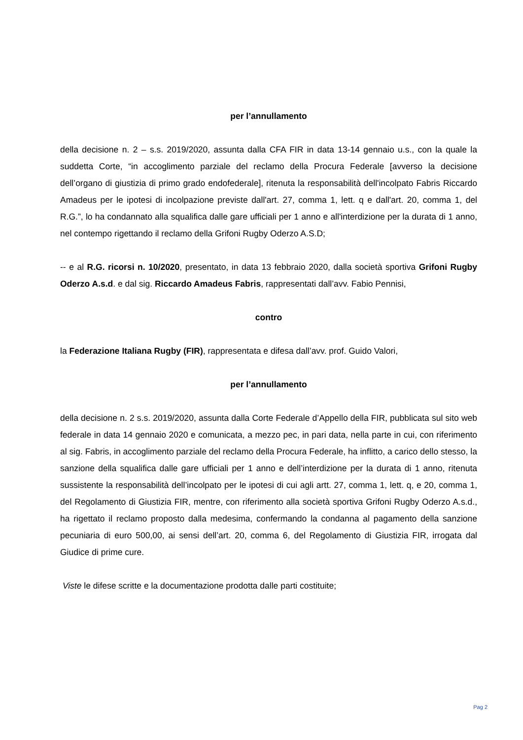per l’annullamento
della decisione n. 2 – s.s. 2019/2020, assunta dalla CFA FIR in data 13-14 gennaio u.s., con la quale la suddetta Corte, “in accoglimento parziale del reclamo della Procura Federale [avverso la decisione dell’organo di giustizia di primo grado endofederale], ritenuta la responsabilità dell'incolpato Fabris Riccardo Amadeus per le ipotesi di incolpazione previste dall'art. 27, comma 1, lett. q e dall'art. 20, comma 1, del R.G.”, lo ha condannato alla squalifica dalle gare ufficiali per 1 anno e all'interdizione per la durata di 1 anno, nel contempo rigettando il reclamo della Grifoni Rugby Oderzo A.S.D;
-- e al R.G. ricorsi n. 10/2020, presentato, in data 13 febbraio 2020, dalla società sportiva Grifoni Rugby Oderzo A.s.d. e dal sig. Riccardo Amadeus Fabris, rappresentati dall’avv. Fabio Pennisi,
contro
la Federazione Italiana Rugby (FIR), rappresentata e difesa dall’avv. prof. Guido Valori,
per l’annullamento
della decisione n. 2 s.s. 2019/2020, assunta dalla Corte Federale d’Appello della FIR, pubblicata sul sito web federale in data 14 gennaio 2020 e comunicata, a mezzo pec, in pari data, nella parte in cui, con riferimento al sig. Fabris, in accoglimento parziale del reclamo della Procura Federale, ha inflitto, a carico dello stesso, la sanzione della squalifica dalle gare ufficiali per 1 anno e dell’interdizione per la durata di 1 anno, ritenuta sussistente la responsabilità dell’incolpato per le ipotesi di cui agli artt. 27, comma 1, lett. q, e 20, comma 1, del Regolamento di Giustizia FIR, mentre, con riferimento alla società sportiva Grifoni Rugby Oderzo A.s.d., ha rigettato il reclamo proposto dalla medesima, confermando la condanna al pagamento della sanzione pecuniaria di euro 500,00, ai sensi dell’art. 20, comma 6, del Regolamento di Giustizia FIR, irrogata dal Giudice di prime cure.
Viste le difese scritte e la documentazione prodotta dalle parti costituite;
Pag 2